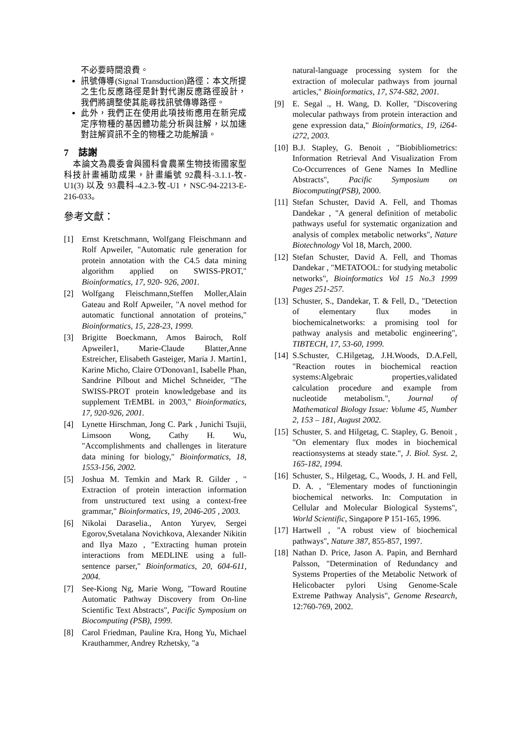不必要時間浪費。
訊號傳導(Signal Transduction)路徑：本文所提之生化反應路徑是針對代謝反應路徑設計，我們將調整使其能尋找訊號傳導路徑。
此外，我們正在使用此項技術應用在新完成定序物種的基因體功能分析與註解，以加速對註解資訊不全的物種之功能解讀。
7 誌謝
本論文為農委會與國科會農業生物技術國家型科技計畫補助成果，計畫編號 92農科-3.1.1-牧-U1(3) 以及 93農科-4.2.3-牧-U1，NSC-94-2213-E-216-033。
參考文獻：
[1] Ernst Kretschmann, Wolfgang Fleischmann and Rolf Apweiler, "Automatic rule generation for protein annotation with the C4.5 data mining algorithm applied on SWISS-PROT," Bioinformatics, 17, 920- 926, 2001.
[2] Wolfgang Fleischmann,Steffen Moller,Alain Gateau and Rolf Apweiler, "A novel method for automatic functional annotation of proteins," Bioinformatics, 15, 228-23, 1999.
[3] Brigitte Boeckmann, Amos Bairoch, Rolf Apweiler1, Marie-Claude Blatter,Anne Estreicher, Elisabeth Gasteiger, Maria J. Martin1, Karine Micho, Claire O'Donovan1, Isabelle Phan, Sandrine Pilbout and Michel Schneider, "The SWISS-PROT protein knowledgebase and its supplement TrEMBL in 2003," Bioinformatics, 17, 920-926, 2001.
[4] Lynette Hirschman, Jong C. Park , Junichi Tsujii, Limsoon Wong, Cathy H. Wu, "Accomplishments and challenges in literature data mining for biology," Bioinformatics, 18, 1553-156, 2002.
[5] Joshua M. Temkin and Mark R. Gilder , " Extraction of protein interaction information from unstructured text using a context-free grammar," Bioinformatics, 19, 2046-205 , 2003.
[6] Nikolai Daraselia., Anton Yuryev, Sergei Egorov,Svetalana Novichkova, Alexander Nikitin and Ilya Mazo , "Extracting human protein interactions from MEDLINE using a full-sentence parser," Bioinformatics, 20, 604-611, 2004.
[7] See-Kiong Ng, Marie Wong, "Toward Routine Automatic Pathway Discovery from On-line Scientific Text Abstracts", Pacific Symposium on Biocomputing (PSB), 1999.
[8] Carol Friedman, Pauline Kra, Hong Yu, Michael Krauthammer, Andrey Rzhetsky, "a
natural-language processing system for the extraction of molecular pathways from journal articles," Bioinformatics, 17, S74-S82, 2001.
[9] E. Segal ., H. Wang, D. Koller, "Discovering molecular pathways from protein interaction and gene expression data," Bioinformatics, 19, i264-i272, 2003.
[10] B.J. Stapley, G. Benoit , "Biobibliometrics: Information Retrieval And Visualization From Co-Occurrences of Gene Names In Medline Abstracts", Pacific Symposium on Biocomputing(PSB), 2000.
[11] Stefan Schuster, David A. Fell, and Thomas Dandekar , "A general definition of metabolic pathways useful for systematic organization and analysis of complex metabolic networks", Nature Biotechnology Vol 18, March, 2000.
[12] Stefan Schuster, David A. Fell, and Thomas Dandekar , "METATOOL: for studying metabolic networks", Bioinformatics Vol 15 No.3 1999 Pages 251-257.
[13] Schuster, S., Dandekar, T. & Fell, D., "Detection of elementary flux modes in biochemicalnetworks: a promising tool for pathway analysis and metabolic engineering", TIBTECH, 17, 53-60, 1999.
[14] S.Schuster, C.Hilgetag, J.H.Woods, D.A.Fell, "Reaction routes in biochemical reaction systems:Algebraic properties,validated calculation procedure and example from nucleotide metabolism.", Journal of Mathematical Biology Issue: Volume 45, Number 2, 153 – 181, August 2002.
[15] Schuster, S. and Hilgetag, C. Stapley, G. Benoit , "On elementary flux modes in biochemical reactionsystems at steady state.", J. Biol. Syst. 2, 165-182, 1994.
[16] Schuster, S., Hilgetag, C., Woods, J. H. and Fell, D. A. , "Elementary modes of functioningin biochemical networks. In: Computation in Cellular and Molecular Biological Systems", World Scientific, Singapore P 151-165, 1996.
[17] Hartwell , "A robust view of biochemical pathways", Nature 387, 855-857, 1997.
[18] Nathan D. Price, Jason A. Papin, and Bernhard Palsson, "Determination of Redundancy and Systems Properties of the Metabolic Network of Helicobacter pylori Using Genome-Scale Extreme Pathway Analysis", Genome Research, 12:760-769, 2002.